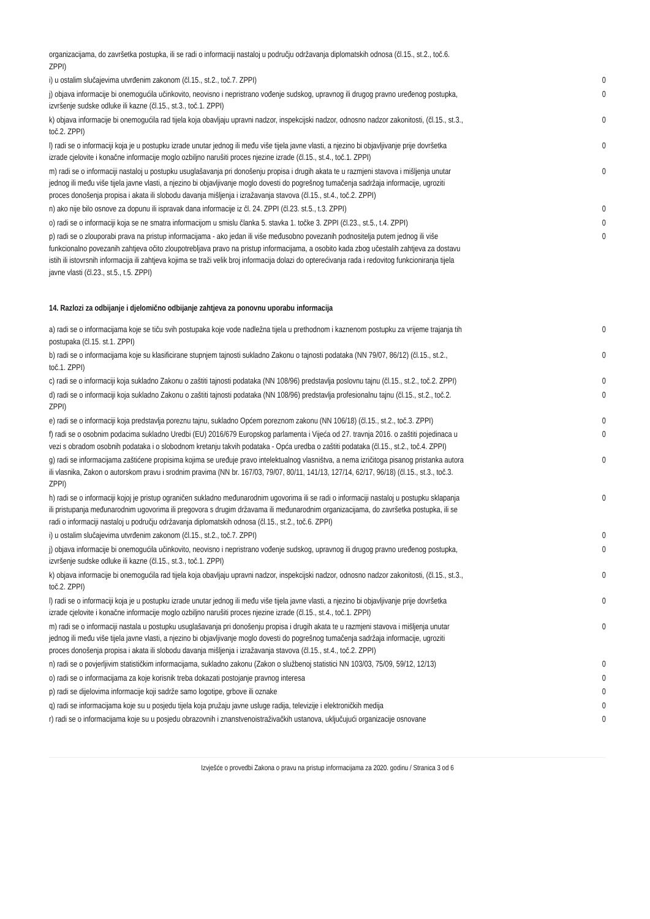| organizacijama, do završetka postupka, ili se radi o informaciji nastaloj u području održavanja diplomatskih odnosa (čl.15., st.2., toč.6. ZPPI) | |
| i) u ostalim slučajevima utvrđenim zakonom (čl.15., st.2., toč.7. ZPPI) | 0 |
| j) objava informacije bi onemogućila učinkovito, neovisno i nepristrano vođenje sudskog, upravnog ili drugog pravno uređenog postupka, izvršenje sudske odluke ili kazne (čl.15., st.3., toč.1. ZPPI) | 0 |
| k) objava informacije bi onemogućila rad tijela koja obavljaju upravni nadzor, inspekcijski nadzor, odnosno nadzor zakonitosti, (čl.15., st.3., toč.2. ZPPI) | 0 |
| l) radi se o informaciji koja je u postupku izrade unutar jednog ili među više tijela javne vlasti, a njezino bi objavljivanje prije dovršetka izrade cjelovite i konačne informacije moglo ozbiljno narušiti proces njezine izrade (čl.15., st.4., toč.1. ZPPI) | 0 |
| m) radi se o informaciji nastaloj u postupku usuglašavanja pri donošenju propisa i drugih akata te u razmjeni stavova i mišljenja unutar jednog ili među više tijela javne vlasti, a njezino bi objavljivanje moglo dovesti do pogrešnog tumačenja sadržaja informacije, ugroziti proces donošenja propisa i akata ili slobodu davanja mišljenja i izražavanja stavova (čl.15., st.4., toč.2. ZPPI) | 0 |
| n) ako nije bilo osnove za dopunu ili ispravak dana informacije iz čl. 24. ZPPI (čl.23. st.5., t.3. ZPPI) | 0 |
| o) radi se o informaciji koja se ne smatra informacijom u smislu članka 5. stavka 1. točke 3. ZPPI (čl.23., st.5., t.4. ZPPI) | 0 |
| p) radi se o zlouporabi prava na pristup informacijama - ako jedan ili više međusobno povezanih podnositelja putem jednog ili više funkcionalno povezanih zahtjeva očito zloupotrebljava pravo na pristup informacijama, a osobito kada zbog učestalih zahtjeva za dostavu istih ili istovrsnih informacija ili zahtjeva kojima se traži velik broj informacija dolazi do opterećivanja rada i redovitog funkcioniranja tijela javne vlasti (čl.23., st.5., t.5. ZPPI) | 0 |
14. Razlozi za odbijanje i djelomično odbijanje zahtjeva za ponovnu uporabu informacija
| a) radi se o informacijama koje se tiču svih postupaka koje vode nadležna tijela u prethodnom i kaznenom postupku za vrijeme trajanja tih postupaka (čl.15. st.1. ZPPI) | 0 |
| b) radi se o informacijama koje su klasificirane stupnjem tajnosti sukladno Zakonu o tajnosti podataka (NN 79/07, 86/12) (čl.15., st.2., toč.1. ZPPI) | 0 |
| c) radi se o informaciji koja sukladno Zakonu o zaštiti tajnosti podataka (NN 108/96) predstavlja poslovnu tajnu (čl.15., st.2., toč.2. ZPPI) | 0 |
| d) radi se o informaciji koja sukladno Zakonu o zaštiti tajnosti podataka (NN 108/96) predstavlja profesionalnu tajnu (čl.15., st.2., toč.2. ZPPI) | 0 |
| e) radi se o informaciji koja predstavlja poreznu tajnu, sukladno Općem poreznom zakonu (NN 106/18) (čl.15., st.2., toč.3. ZPPI) | 0 |
| f) radi se o osobnim podacima sukladno Uredbi (EU) 2016/679 Europskog parlamenta i Vijeća od 27. travnja 2016. o zaštiti pojedinaca u vezi s obradom osobnih podataka i o slobodnom kretanju takvih podataka - Opća uredba o zaštiti podataka (čl.15., st.2., toč.4. ZPPI) | 0 |
| g) radi se informacijama zaštićene propisima kojima se uređuje pravo intelektualnog vlasništva, a nema izričitoga pisanog pristanka autora ili vlasnika, Zakon o autorskom pravu i srodnim pravima (NN br. 167/03, 79/07, 80/11, 141/13, 127/14, 62/17, 96/18) (čl.15., st.3., toč.3. ZPPI) | 0 |
| h) radi se o informaciji kojoj je pristup ograničen sukladno međunarodnim ugovorima ili se radi o informaciji nastaloj u postupku sklapanja ili pristupanja međunarodnim ugovorima ili pregovora s drugim državama ili međunarodnim organizacijama, do završetka postupka, ili se radi o informaciji nastaloj u području održavanja diplomatskih odnosa (čl.15., st.2., toč.6. ZPPI) | 0 |
| i) u ostalim slučajevima utvrđenim zakonom (čl.15., st.2., toč.7. ZPPI) | 0 |
| j) objava informacije bi onemogućila učinkovito, neovisno i nepristrano vođenje sudskog, upravnog ili drugog pravno uređenog postupka, izvršenje sudske odluke ili kazne (čl.15., st.3., toč.1. ZPPI) | 0 |
| k) objava informacije bi onemogućila rad tijela koja obavljaju upravni nadzor, inspekcijski nadzor, odnosno nadzor zakonitosti, (čl.15., st.3., toč.2. ZPPI) | 0 |
| l) radi se o informaciji koja je u postupku izrade unutar jednog ili među više tijela javne vlasti, a njezino bi objavljivanje prije dovršetka izrade cjelovite i konačne informacije moglo ozbiljno narušiti proces njezine izrade (čl.15., st.4., toč.1. ZPPI) | 0 |
| m) radi se o informaciji nastala u postupku usuglašavanja pri donošenju propisa i drugih akata te u razmjeni stavova i mišljenja unutar jednog ili među više tijela javne vlasti, a njezino bi objavljivanje moglo dovesti do pogrešnog tumačenja sadržaja informacije, ugroziti proces donošenja propisa i akata ili slobodu davanja mišljenja i izražavanja stavova (čl.15., st.4., toč.2. ZPPI) | 0 |
| n) radi se o povjerljivim statističkim informacijama, sukladno zakonu (Zakon o službenoj statistici NN 103/03, 75/09, 59/12, 12/13) | 0 |
| o) radi se o informacijama za koje korisnik treba dokazati postojanje pravnog interesa | 0 |
| p) radi se dijelovima informacije koji sadrže samo logotipe, grbove ili oznake | 0 |
| q) radi se informacijama koje su u posjedu tijela koja pružaju javne usluge radija, televizije i elektroničkih medija | 0 |
| r) radi se o informacijama koje su u posjedu obrazovnih i znanstvenoistraživačkih ustanova, uključujući organizacije osnovane | 0 |
Izvješće o provedbi Zakona o pravu na pristup informacijama za 2020. godinu / Stranica 3 od 6